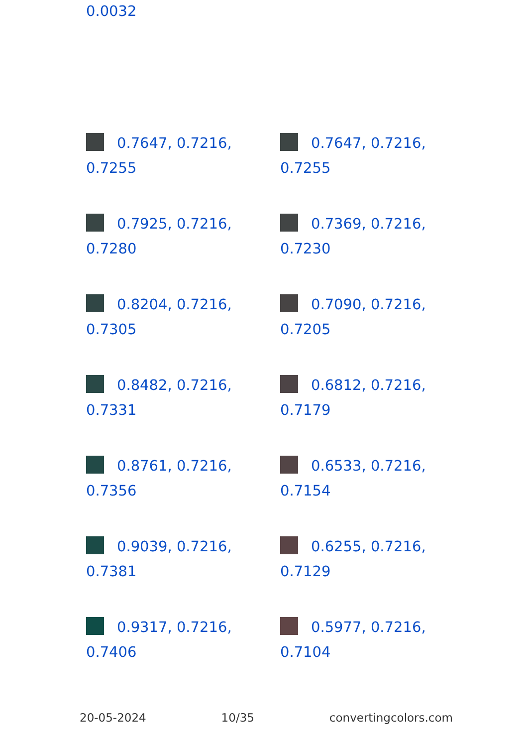0.0032
0.7647, 0.7216, 0.7255
0.7647, 0.7216, 0.7255
0.7925, 0.7216, 0.7280
0.7369, 0.7216, 0.7230
0.8204, 0.7216, 0.7305
0.7090, 0.7216, 0.7205
0.8482, 0.7216, 0.7331
0.6812, 0.7216, 0.7179
0.8761, 0.7216, 0.7356
0.6533, 0.7216, 0.7154
0.9039, 0.7216, 0.7381
0.6255, 0.7216, 0.7129
0.9317, 0.7216, 0.7406
0.5977, 0.7216, 0.7104
20-05-2024 10/35 convertingcolors.com